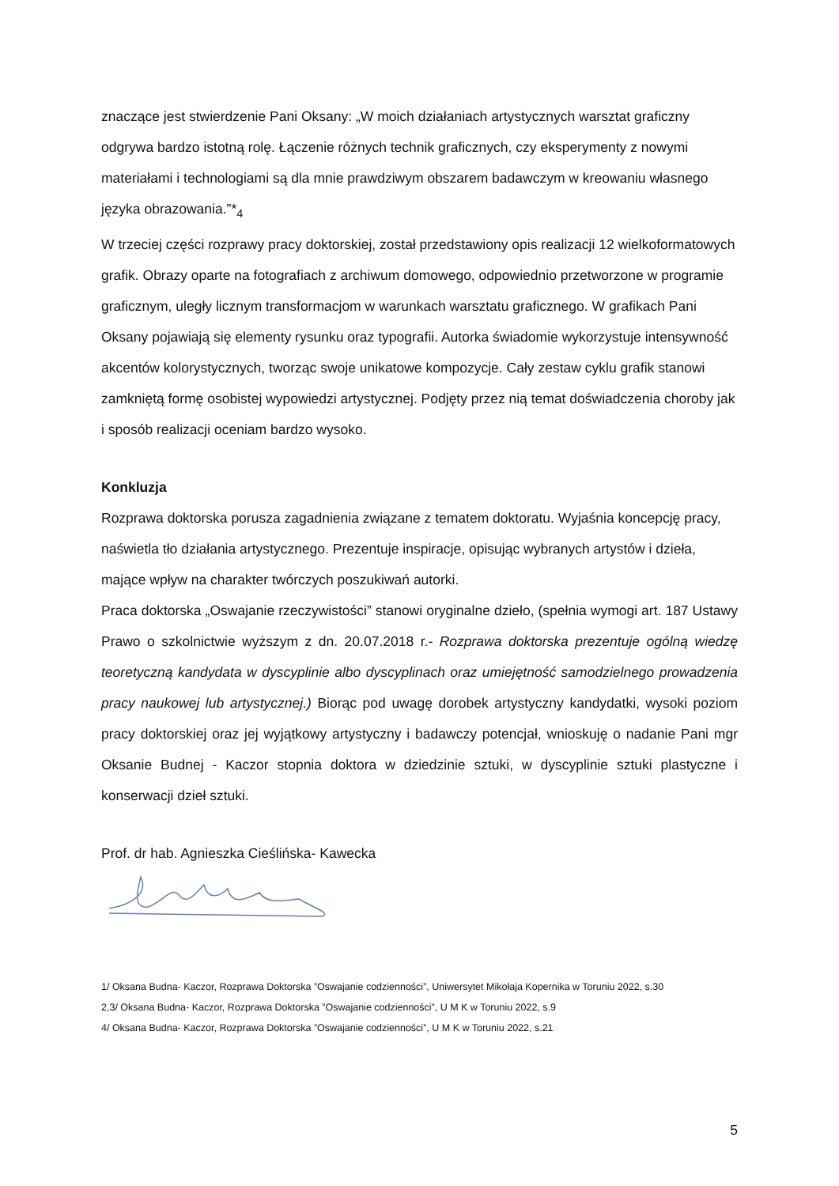znaczące jest stwierdzenie Pani Oksany: „W moich działaniach artystycznych warsztat graficzny odgrywa bardzo istotną rolę. Łączenie różnych technik graficznych, czy eksperymenty z nowymi materiałami i technologiami są dla mnie prawdziwym obszarem badawczym w kreowaniu własnego języka obrazowania.”*<sub>4</sub>
W trzeciej części rozprawy pracy doktorskiej, został przedstawiony opis realizacji 12 wielkoformatowych grafik. Obrazy oparte na fotografiach z archiwum domowego, odpowiednio przetworzone w programie graficznym, uległy licznym transformacjom w warunkach warsztatu graficznego. W grafikach Pani Oksany pojawiają się elementy rysunku oraz typografii. Autorka świadomie wykorzystuje intensywność akcentów kolorystycznych, tworząc swoje unikatowe kompozycje. Cały zestaw cyklu grafik stanowi zamkniętą formę osobistej wypowiedzi artystycznej. Podjęty przez nią temat doświadczenia choroby jak i sposób realizacji oceniam bardzo wysoko.
Konkluzja
Rozprawa doktorska porusza zagadnienia związane z tematem doktoratu. Wyjaśnia koncepcję pracy, naświetla tło działania artystycznego. Prezentuje inspiracje, opisując wybranych artystów i dzieła, mające wpływ na charakter twórczych poszukiwań autorki.
Praca doktorska „Oswajanie rzeczywistości” stanowi oryginalne dzieło, (spełnia wymogi art. 187 Ustawy Prawo o szkolnictwie wyższym z dn. 20.07.2018 r.- Rozprawa doktorska prezentuje ogólną wiedzę teoretyczną kandydata w dyscyplinie albo dyscyplinach oraz umiejętność samodzielnego prowadzenia pracy naukowej lub artystycznej.) Biorąc pod uwagę dorobek artystyczny kandydatki, wysoki poziom pracy doktorskiej oraz jej wyjątkowy artystyczny i badawczy potencjał, wnioskuję o nadanie Pani mgr Oksanie Budnej - Kaczor stopnia doktora w dziedzinie sztuki, w dyscyplinie sztuki plastyczne i konserwacji dzieł sztuki.
Prof. dr hab. Agnieszka Cieślińska- Kawecka
1/ Oksana Budna- Kaczor, Rozprawa Doktorska ”Oswajanie codzienności”, Uniwersytet Mikołaja Kopernika w Toruniu 2022, s.30
2,3/ Oksana Budna- Kaczor, Rozprawa Doktorska ”Oswajanie codzienności”, U M K w Toruniu 2022, s.9
4/ Oksana Budna- Kaczor, Rozprawa Doktorska ”Oswajanie codzienności”, U M K w Toruniu 2022, s.21
5